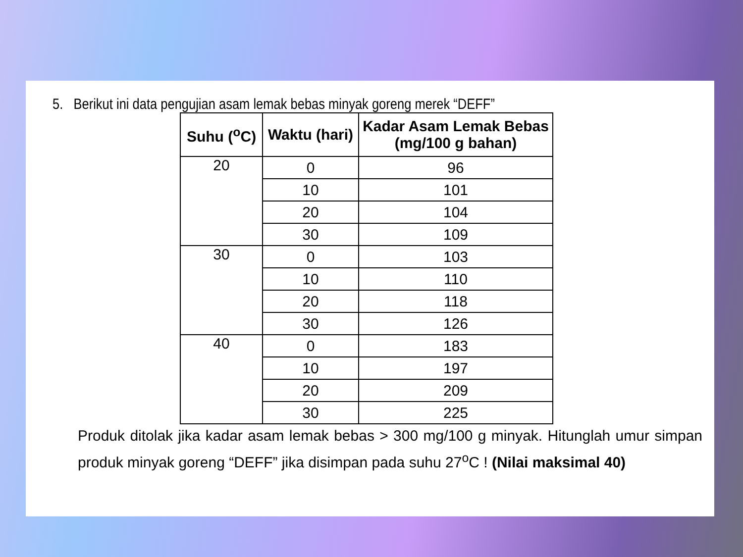5. Berikut ini data pengujian asam lemak bebas minyak goreng merek “DEFF”
| Suhu (<sup>o</sup>C) | Waktu (hari) | Kadar Asam Lemak Bebas (mg/100 g bahan) |
| --- | --- | --- |
| 20 | 0 | 96 |
| | 10 | 101 |
| | 20 | 104 |
| | 30 | 109 |
| 30 | 0 | 103 |
| | 10 | 110 |
| | 20 | 118 |
| | 30 | 126 |
| 40 | 0 | 183 |
| | 10 | 197 |
| | 20 | 209 |
| | 30 | 225 |
Produk ditolak jika kadar asam lemak bebas > 300 mg/100 g minyak. Hitunglah umur simpan produk minyak goreng “DEFF” jika disimpan pada suhu 27<sup>o</sup>C ! (Nilai maksimal 40)